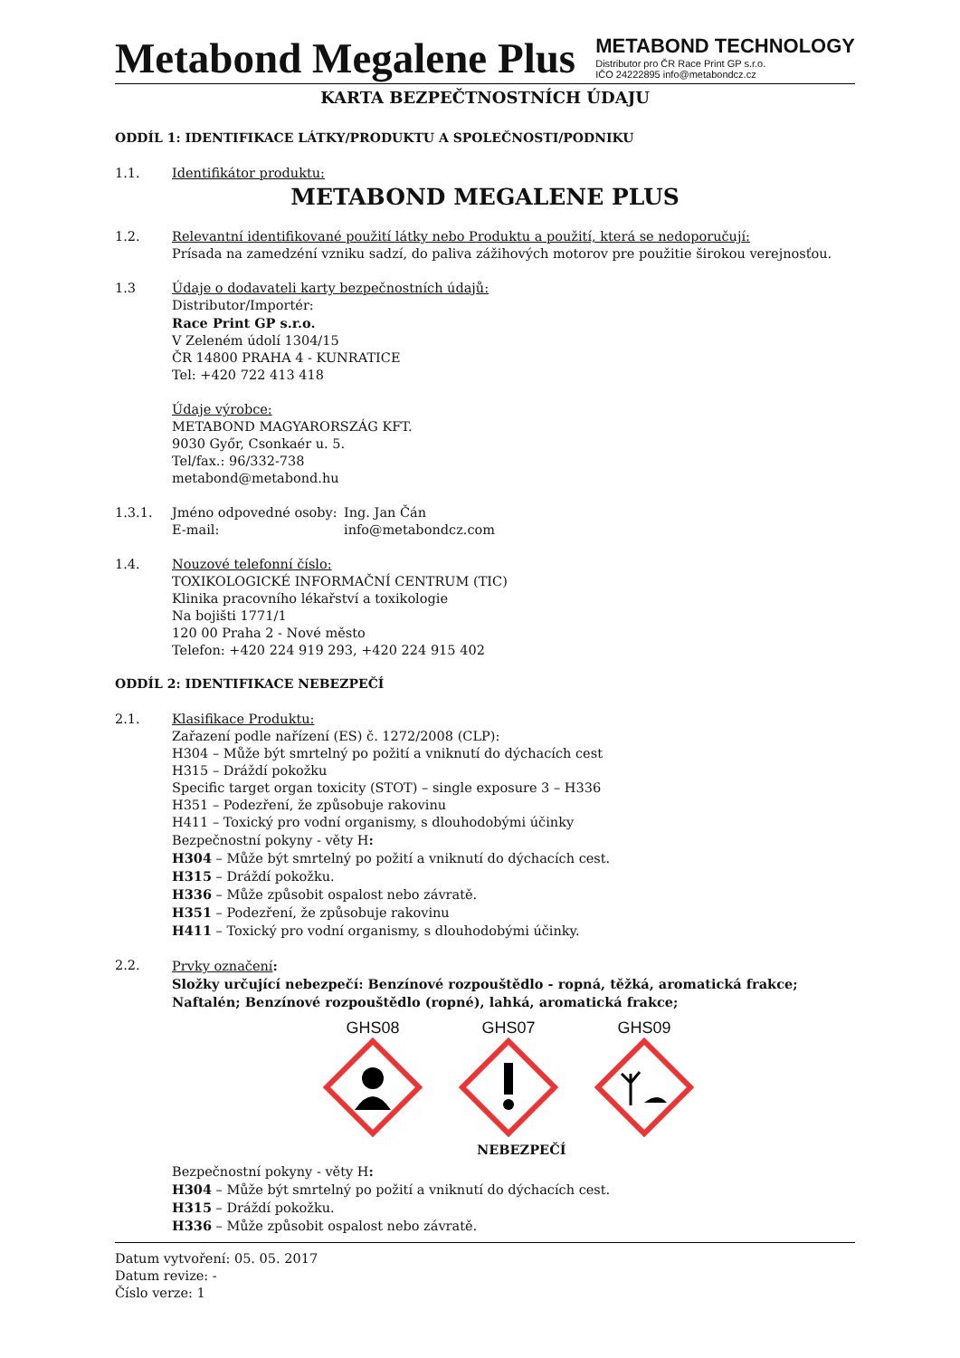Metabond Megalene Plus
METABOND TECHNOLOGY
Distributor pro ČR Race Print GP s.r.o.
IČO 24222895 info@metabondcz.cz
KARTA BEZPEČTNOSTNÍCH ÚDAJU
ODDÍL 1: IDENTIFIKACE LÁTKY/PRODUKTU A SPOLEČNOSTI/PODNIKU
1.1. Identifikátor produktu:
METABOND MEGALENE PLUS
1.2. Relevantní identifikované použití látky nebo Produktu a použití, která se nedoporučují:
Prísada na zamedzéní vzniku sadzí, do paliva zážihových motorov pre použitie širokou verejnosťou.
1.3 Údaje o dodavateli karty bezpečnostních údajů:
Distributor/Importér:
Race Print GP s.r.o.
V Zeleném údolí 1304/15
ČR 14800 PRAHA 4 - KUNRATICE
Tel: +420 722 413 418
Údaje výrobce:
METABOND MAGYARORSZÁG KFT.
9030 Győr, Csonkaér u. 5.
Tel/fax.: 96/332-738
metabond@metabond.hu
1.3.1. Jméno odpovedné osoby:
E-mail:
Ing. Jan Čán
info@metabondcz.com
1.4. Nouzové telefonní číslo:
TOXIKOLOGICKÉ INFORMAČNÍ CENTRUM (TIC)
Klinika pracovního lékařství a toxikologie
Na bojišti 1771/1
120 00 Praha 2 - Nové město
Telefon: +420 224 919 293, +420 224 915 402
ODDÍL 2: IDENTIFIKACE NEBEZPEČÍ
2.1. Klasifikace Produktu:
Zařazení podle nařízení (ES) č. 1272/2008 (CLP):
H304 – Může být smrtelný po požití a vniknutí do dýchacích cest
H315 – Dráždí pokožku
Specific target organ toxicity (STOT) – single exposure 3 – H336
H351 – Podezření, že způsobuje rakovinu
H411 – Toxický pro vodní organismy, s dlouhodobými účinky
Bezpečnostní pokyny - věty H:
H304 – Může být smrtelný po požití a vniknutí do dýchacích cest.
H315 – Dráždí pokožku.
H336 – Může způsobit ospalost nebo závratě.
H351 – Podezření, že způsobuje rakovinu
H411 – Toxický pro vodní organismy, s dlouhodobými účinky.
2.2. Prvky označení:
Složky určující nebezpečí: Benzínové rozpouštědlo - ropná, těžká, aromatická frakce; Naftalén; Benzínové rozpouštědlo (ropné), lahká, aromatická frakce;
GHS08
GHS07
GHS09
NEBEZPEČÍ
Bezpečnostní pokyny - věty H:
H304 – Může být smrtelný po požití a vniknutí do dýchacích cest.
H315 – Dráždí pokožku.
H336 – Může způsobit ospalost nebo závratě.
Datum vytvoření: 05. 05. 2017
Datum revize: -
Číslo verze: 1